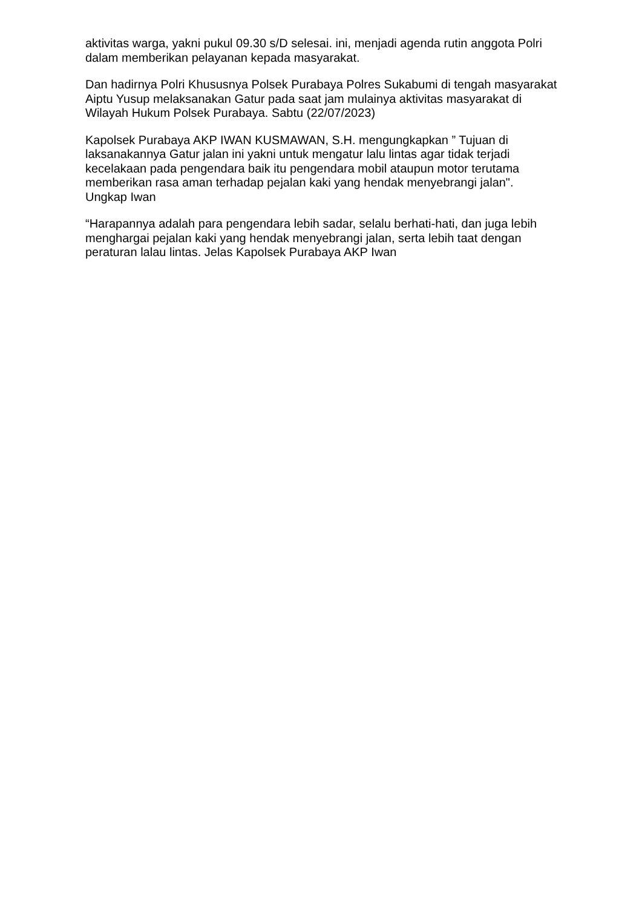aktivitas warga, yakni pukul 09.30 s/D selesai. ini, menjadi agenda rutin anggota Polri dalam memberikan pelayanan kepada masyarakat.
Dan hadirnya Polri Khususnya Polsek Purabaya Polres Sukabumi di tengah masyarakat Aiptu Yusup melaksanakan Gatur pada saat jam mulainya aktivitas masyarakat di Wilayah Hukum Polsek Purabaya. Sabtu (22/07/2023)
Kapolsek Purabaya AKP IWAN KUSMAWAN, S.H. mengungkapkan ” Tujuan di laksanakannya Gatur jalan ini yakni untuk mengatur lalu lintas agar tidak terjadi kecelakaan pada pengendara baik itu pengendara mobil ataupun motor terutama memberikan rasa aman terhadap pejalan kaki yang hendak menyebrangi jalan". Ungkap Iwan
“Harapannya adalah para pengendara lebih sadar, selalu berhati-hati, dan juga lebih menghargai pejalan kaki yang hendak menyebrangi jalan, serta lebih taat dengan peraturan lalau lintas. Jelas Kapolsek Purabaya AKP Iwan